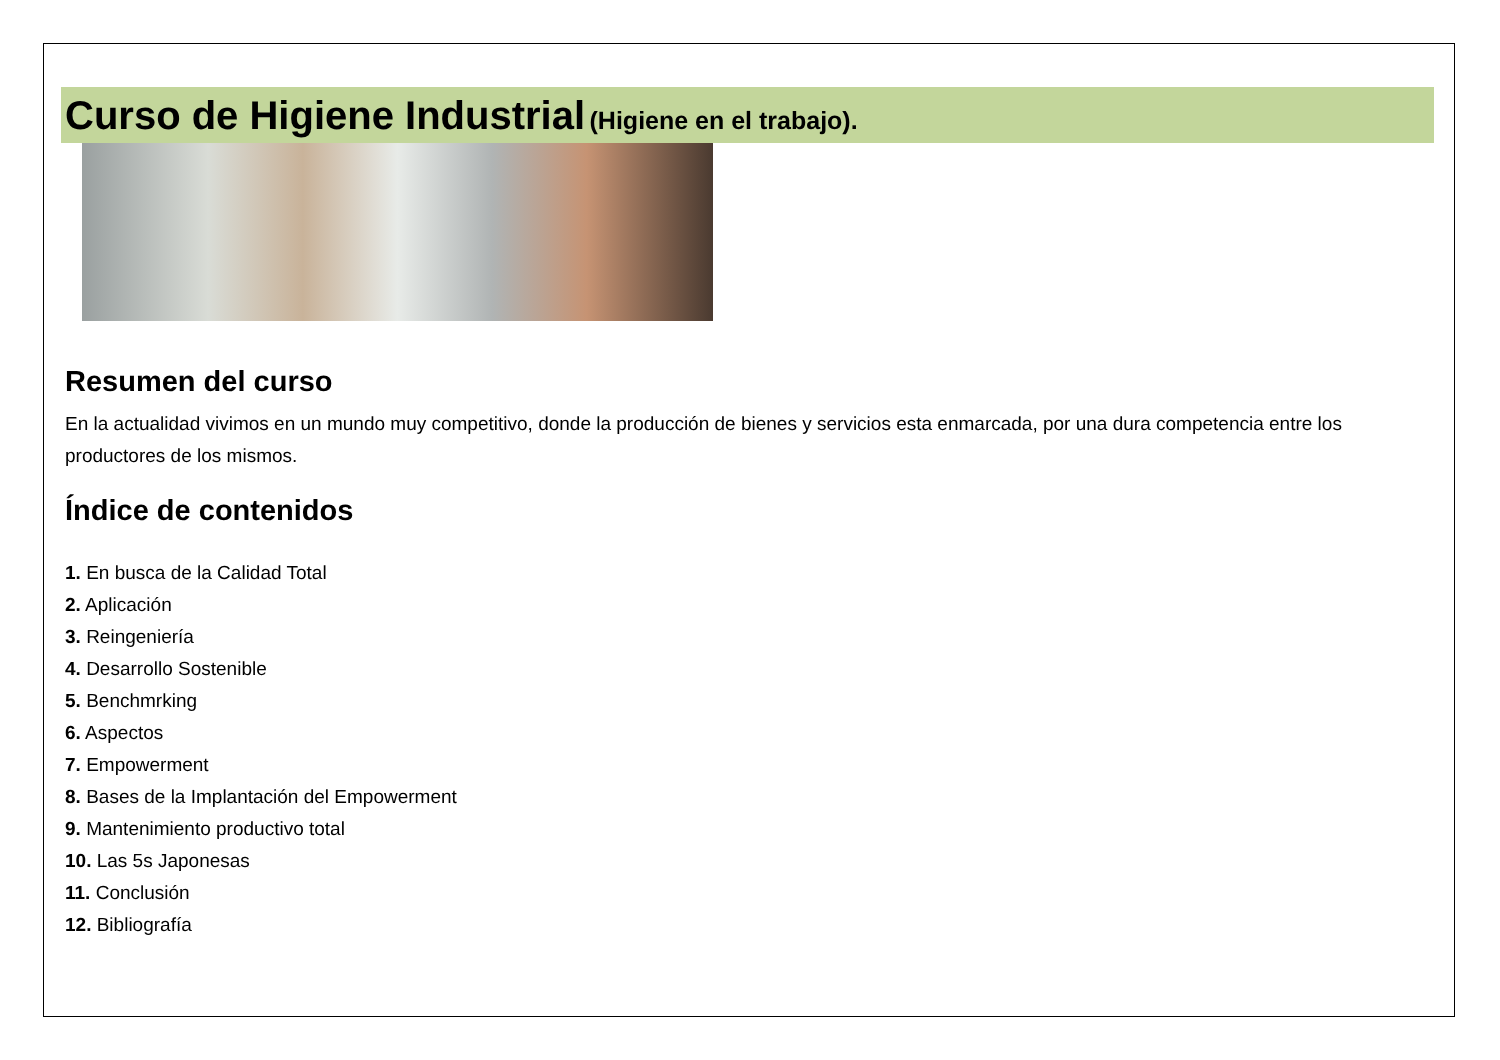Curso de Higiene Industrial (Higiene en el trabajo).
Resumen del curso
En la actualidad vivimos en un mundo muy competitivo, donde la producción de bienes y servicios esta enmarcada, por una dura competencia entre los productores de los mismos.
Índice de contenidos
1. En busca de la Calidad Total
2. Aplicación
3. Reingeniería
4. Desarrollo Sostenible
5. Benchmrking
6. Aspectos
7. Empowerment
8. Bases de la Implantación del Empowerment
9. Mantenimiento productivo total
10. Las 5s Japonesas
11. Conclusión
12. Bibliografía